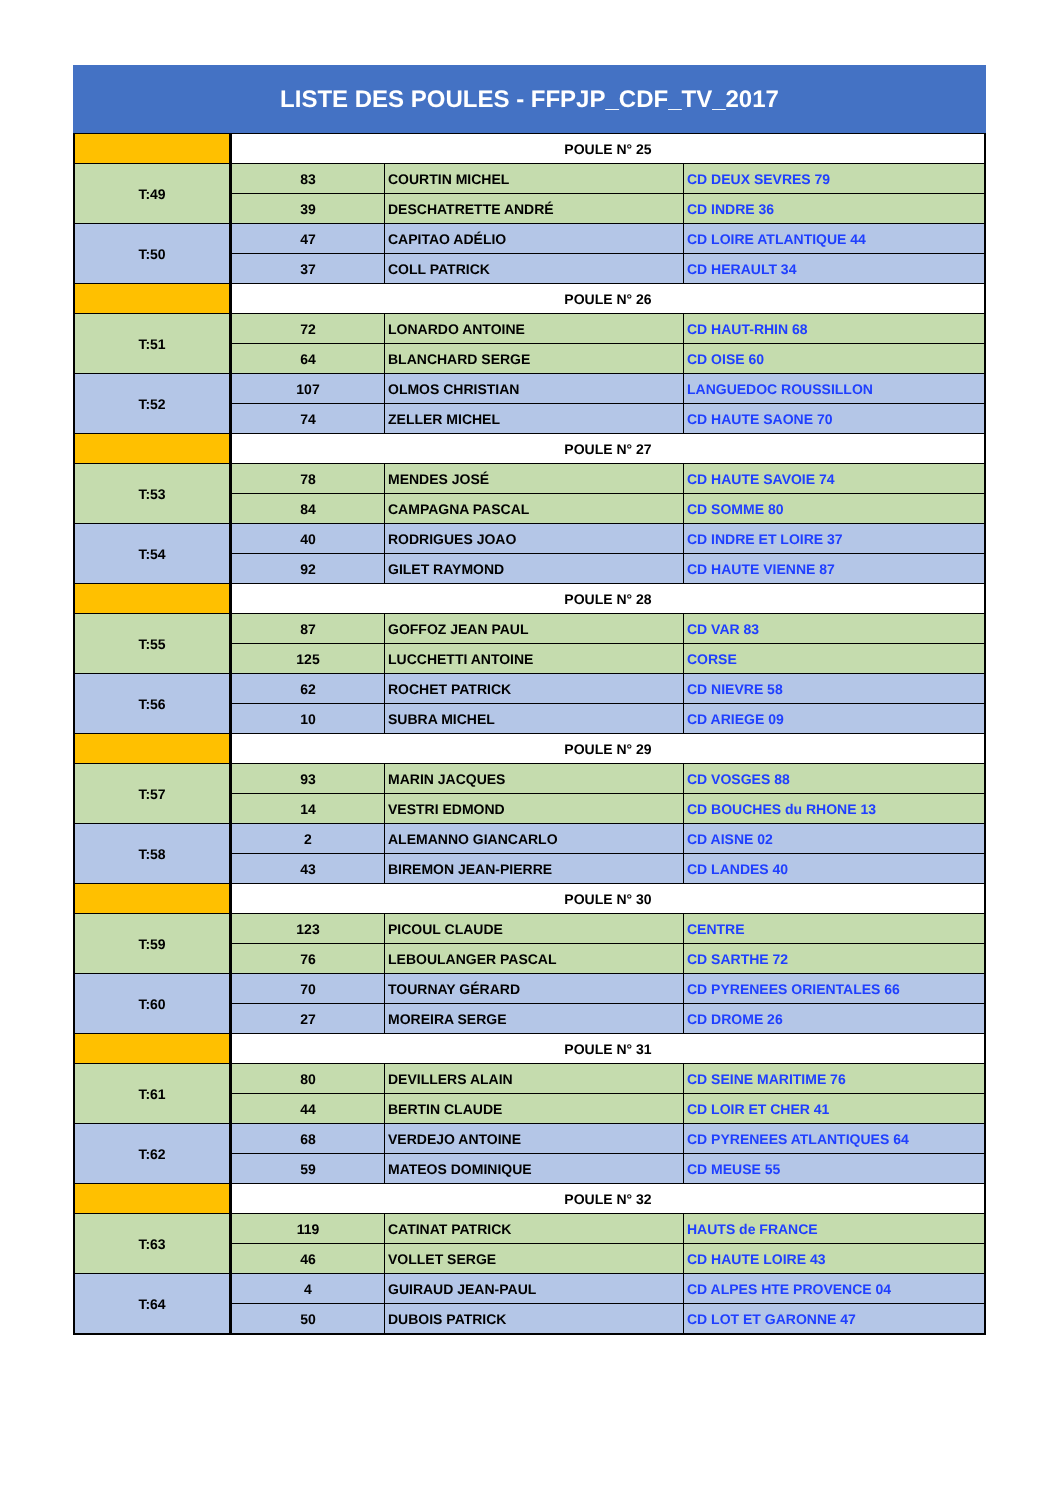LISTE DES POULES - FFPJP_CDF_TV_2017
| | POULE N° 25 | | |
| T:49 | 83 | COURTIN MICHEL | CD DEUX SEVRES 79 |
| | 39 | DESCHATRETTE ANDRÉ | CD INDRE 36 |
| T:50 | 47 | CAPITAO ADÉLIO | CD LOIRE ATLANTIQUE 44 |
| | 37 | COLL PATRICK | CD HERAULT 34 |
| | POULE N° 26 | | |
| T:51 | 72 | LONARDO ANTOINE | CD HAUT-RHIN 68 |
| | 64 | BLANCHARD SERGE | CD OISE 60 |
| T:52 | 107 | OLMOS CHRISTIAN | LANGUEDOC ROUSSILLON |
| | 74 | ZELLER MICHEL | CD HAUTE SAONE 70 |
| | POULE N° 27 | | |
| T:53 | 78 | MENDES JOSÉ | CD HAUTE SAVOIE 74 |
| | 84 | CAMPAGNA PASCAL | CD SOMME 80 |
| T:54 | 40 | RODRIGUES JOAO | CD INDRE ET LOIRE 37 |
| | 92 | GILET RAYMOND | CD HAUTE VIENNE 87 |
| | POULE N° 28 | | |
| T:55 | 87 | GOFFOZ JEAN PAUL | CD VAR 83 |
| | 125 | LUCCHETTI ANTOINE | CORSE |
| T:56 | 62 | ROCHET PATRICK | CD NIEVRE 58 |
| | 10 | SUBRA MICHEL | CD ARIEGE 09 |
| | POULE N° 29 | | |
| T:57 | 93 | MARIN JACQUES | CD VOSGES 88 |
| | 14 | VESTRI EDMOND | CD BOUCHES du RHONE 13 |
| T:58 | 2 | ALEMANNO GIANCARLO | CD AISNE 02 |
| | 43 | BIREMON JEAN-PIERRE | CD LANDES 40 |
| | POULE N° 30 | | |
| T:59 | 123 | PICOUL CLAUDE | CENTRE |
| | 76 | LEBOULANGER PASCAL | CD SARTHE 72 |
| T:60 | 70 | TOURNAY GÉRARD | CD PYRENEES ORIENTALES 66 |
| | 27 | MOREIRA SERGE | CD DROME 26 |
| | POULE N° 31 | | |
| T:61 | 80 | DEVILLERS ALAIN | CD SEINE MARITIME 76 |
| | 44 | BERTIN CLAUDE | CD LOIR ET CHER 41 |
| T:62 | 68 | VERDEJO ANTOINE | CD PYRENEES ATLANTIQUES 64 |
| | 59 | MATEOS DOMINIQUE | CD MEUSE 55 |
| | POULE N° 32 | | |
| T:63 | 119 | CATINAT PATRICK | HAUTS de FRANCE |
| | 46 | VOLLET SERGE | CD HAUTE LOIRE 43 |
| T:64 | 4 | GUIRAUD JEAN-PAUL | CD ALPES HTE PROVENCE 04 |
| | 50 | DUBOIS PATRICK | CD LOT ET GARONNE 47 |